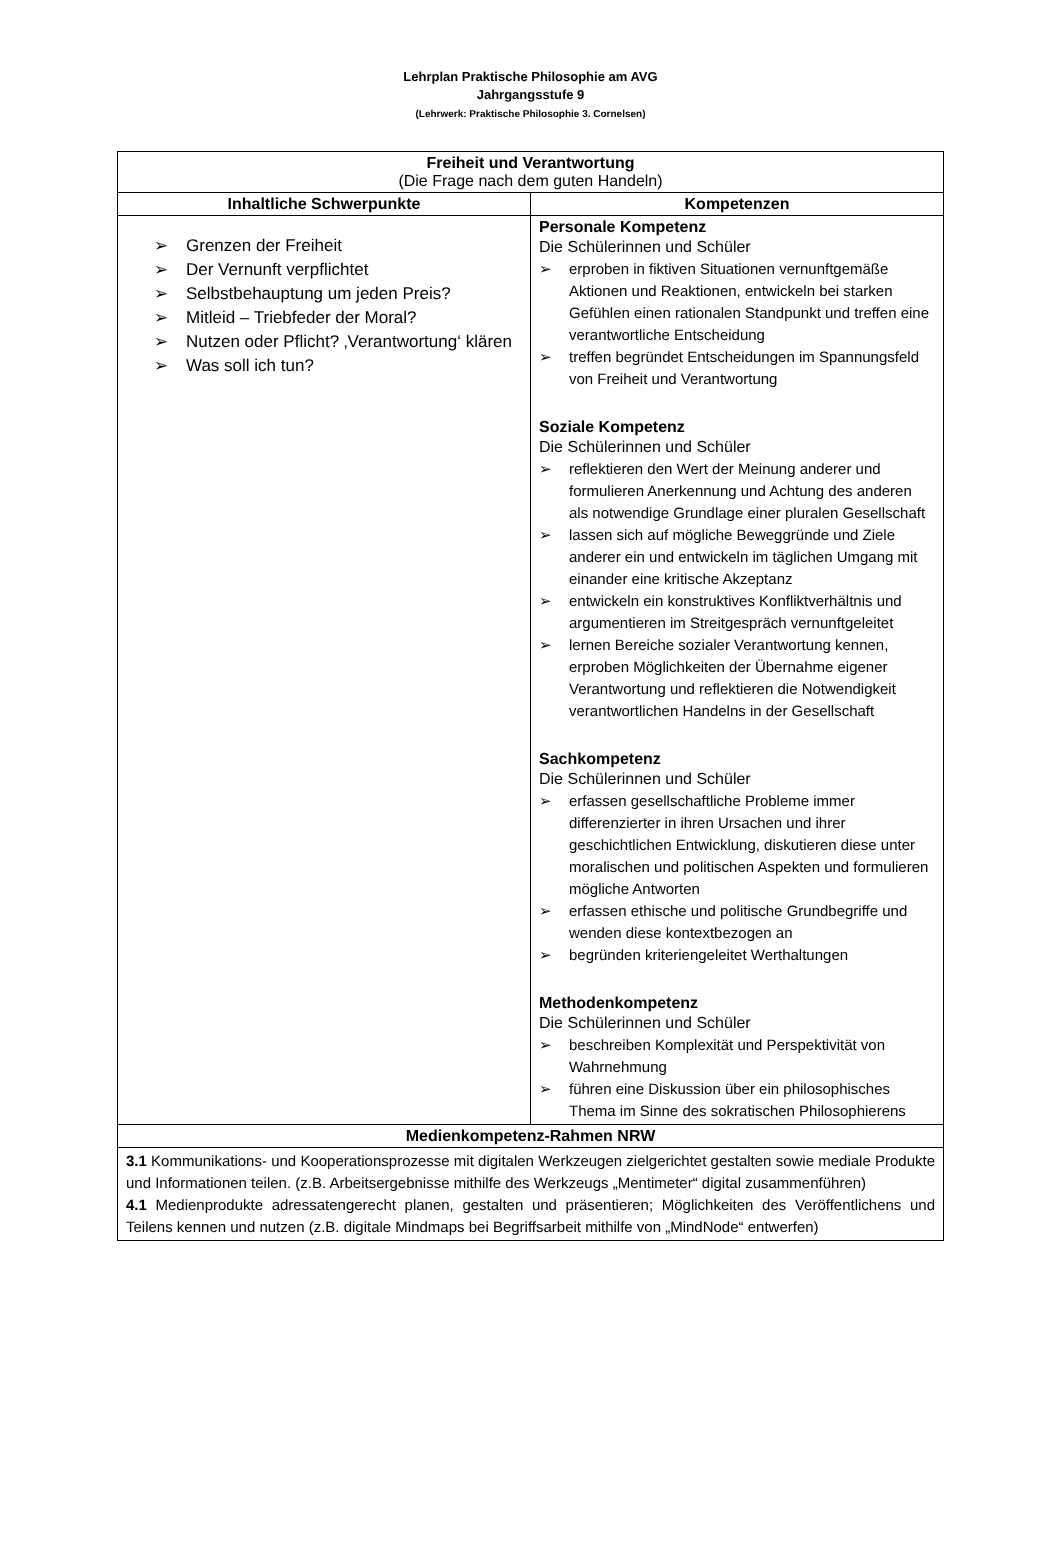Lehrplan Praktische Philosophie am AVG
Jahrgangsstufe 9
(Lehrwerk: Praktische Philosophie 3. Cornelsen)
| Freiheit und Verantwortung (Die Frage nach dem guten Handeln) | |
| --- | --- |
| Inhaltliche Schwerpunkte | Kompetenzen |
| ➢ Grenzen der Freiheit ➢ Der Vernunft verpflichtet ➢ Selbstbehauptung um jeden Preis? ➢ Mitleid – Triebfeder der Moral? ➢ Nutzen oder Pflicht? ‚Verantwortung‘ klären ➢ Was soll ich tun? | Personale Kompetenz Die Schülerinnen und Schüler ➢ erproben in fiktiven Situationen vernunftgemäße Aktionen und Reaktionen, entwickeln bei starken Gefühlen einen rationalen Standpunkt und treffen eine verantwortliche Entscheidung ➢ treffen begründet Entscheidungen im Spannungsfeld von Freiheit und Verantwortung Soziale Kompetenz Die Schülerinnen und Schüler ➢ reflektieren den Wert der Meinung anderer und formulieren Anerkennung und Achtung des anderen als notwendige Grundlage einer pluralen Gesellschaft ➢ lassen sich auf mögliche Beweggründe und Ziele anderer ein und entwickeln im täglichen Umgang mit einander eine kritische Akzeptanz ➢ entwickeln ein konstruktives Konfliktverhältnis und argumentieren im Streitgespräch vernunftgeleitet ➢ lernen Bereiche sozialer Verantwortung kennen, erproben Möglichkeiten der Übernahme eigener Verantwortung und reflektieren die Notwendigkeit verantwortlichen Handelns in der Gesellschaft Sachkompetenz Die Schülerinnen und Schüler ➢ erfassen gesellschaftliche Probleme immer differenzierter in ihren Ursachen und ihrer geschichtlichen Entwicklung, diskutieren diese unter moralischen und politischen Aspekten und formulieren mögliche Antworten ➢ erfassen ethische und politische Grundbegriffe und wenden diese kontextbezogen an ➢ begründen kriteriengeleitet Werthaltungen Methodenkompetenz Die Schülerinnen und Schüler ➢ beschreiben Komplexität und Perspektivität von Wahrnehmung ➢ führen eine Diskussion über ein philosophisches Thema im Sinne des sokratischen Philosophierens |
| Medienkompetenz-Rahmen NRW | |
| 3.1 Kommunikations- und Kooperationsprozesse mit digitalen Werkzeugen zielgerichtet gestalten sowie mediale Produkte und Informationen teilen. (z.B. Arbeitsergebnisse mithilfe des Werkzeugs „Mentimeter“ digital zusammenführen) 4.1 Medienprodukte adressatengerecht planen, gestalten und präsentieren; Möglichkeiten des Veröffentlichens und Teilens kennen und nutzen (z.B. digitale Mindmaps bei Begriffsarbeit mithilfe von „MindNode“ entwerfen) | |